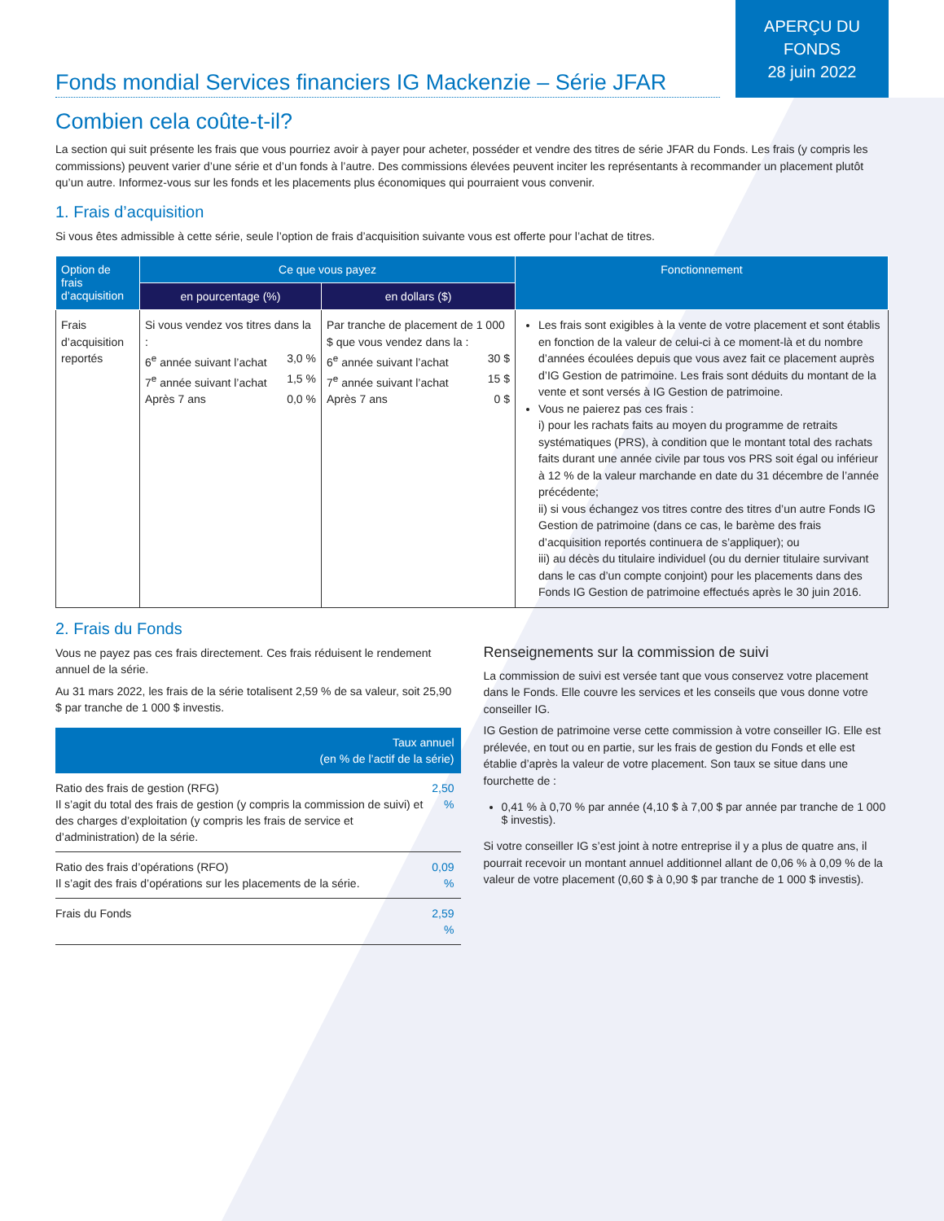APERÇU DU
FONDS
28 juin 2022
Fonds mondial Services financiers IG Mackenzie – Série JFAR
Combien cela coûte-t-il?
La section qui suit présente les frais que vous pourriez avoir à payer pour acheter, posséder et vendre des titres de série JFAR du Fonds. Les frais (y compris les commissions) peuvent varier d’une série et d’un fonds à l’autre. Des commissions élevées peuvent inciter les représentants à recommander un placement plutôt qu’un autre. Informez-vous sur les fonds et les placements plus économiques qui pourraient vous convenir.
1. Frais d’acquisition
Si vous êtes admissible à cette série, seule l’option de frais d’acquisition suivante vous est offerte pour l’achat de titres.
| Option de frais d’acquisition | Ce que vous payez | | Fonctionnement |
| --- | --- | --- | --- |
| | en pourcentage (%) | en dollars ($) | |
| Frais d’acquisition reportés | Si vous vendez vos titres dans la : 6<sup>e</sup> année suivant l’achat 3,0 % 7<sup>e</sup> année suivant l’achat 1,5 % Après 7 ans 0,0 % | Par tranche de placement de 1 000 $ que vous vendez dans la : 6<sup>e</sup> année suivant l’achat 30 $ 7<sup>e</sup> année suivant l’achat 15 $ Après 7 ans 0 $ | Les frais sont exigibles à la vente de votre placement et sont établis en fonction de la valeur de celui-ci à ce moment-là et du nombre d’années écoulées depuis que vous avez fait ce placement auprès d’IG Gestion de patrimoine. Les frais sont déduits du montant de la vente et sont versés à IG Gestion de patrimoine. Vous ne paierez pas ces frais : i) pour les rachats faits au moyen du programme de retraits systématiques (PRS), à condition que le montant total des rachats faits durant une année civile par tous vos PRS soit égal ou inférieur à 12 % de la valeur marchande en date du 31 décembre de l’année précédente; ii) si vous échangez vos titres contre des titres d’un autre Fonds IG Gestion de patrimoine (dans ce cas, le barème des frais d’acquisition reportés continuera de s’appliquer); ou iii) au décès du titulaire individuel (ou du dernier titulaire survivant dans le cas d’un compte conjoint) pour les placements dans des Fonds IG Gestion de patrimoine effectués après le 30 juin 2016. |
2. Frais du Fonds
Vous ne payez pas ces frais directement. Ces frais réduisent le rendement annuel de la série.
Au 31 mars 2022, les frais de la série totalisent 2,59 % de sa valeur, soit 25,90 $ par tranche de 1 000 $ investis.
| Taux annuel (en % de l’actif de la série) | |
| --- | --- |
| Ratio des frais de gestion (RFG) Il s’agit du total des frais de gestion (y compris la commission de suivi) et des charges d’exploitation (y compris les frais de service et d’administration) de la série. | 2,50 % |
| Ratio des frais d’opérations (RFO) Il s’agit des frais d’opérations sur les placements de la série. | 0,09 % |
| Frais du Fonds | 2,59 % |
Renseignements sur la commission de suivi
La commission de suivi est versée tant que vous conservez votre placement dans le Fonds. Elle couvre les services et les conseils que vous donne votre conseiller IG.
IG Gestion de patrimoine verse cette commission à votre conseiller IG. Elle est prélevée, en tout ou en partie, sur les frais de gestion du Fonds et elle est établie d’après la valeur de votre placement. Son taux se situe dans une fourchette de :
0,41 % à 0,70 % par année (4,10 $ à 7,00 $ par année par tranche de 1 000 $ investis).
Si votre conseiller IG s’est joint à notre entreprise il y a plus de quatre ans, il pourrait recevoir un montant annuel additionnel allant de 0,06 % à 0,09 % de la valeur de votre placement (0,60 $ à 0,90 $ par tranche de 1 000 $ investis).